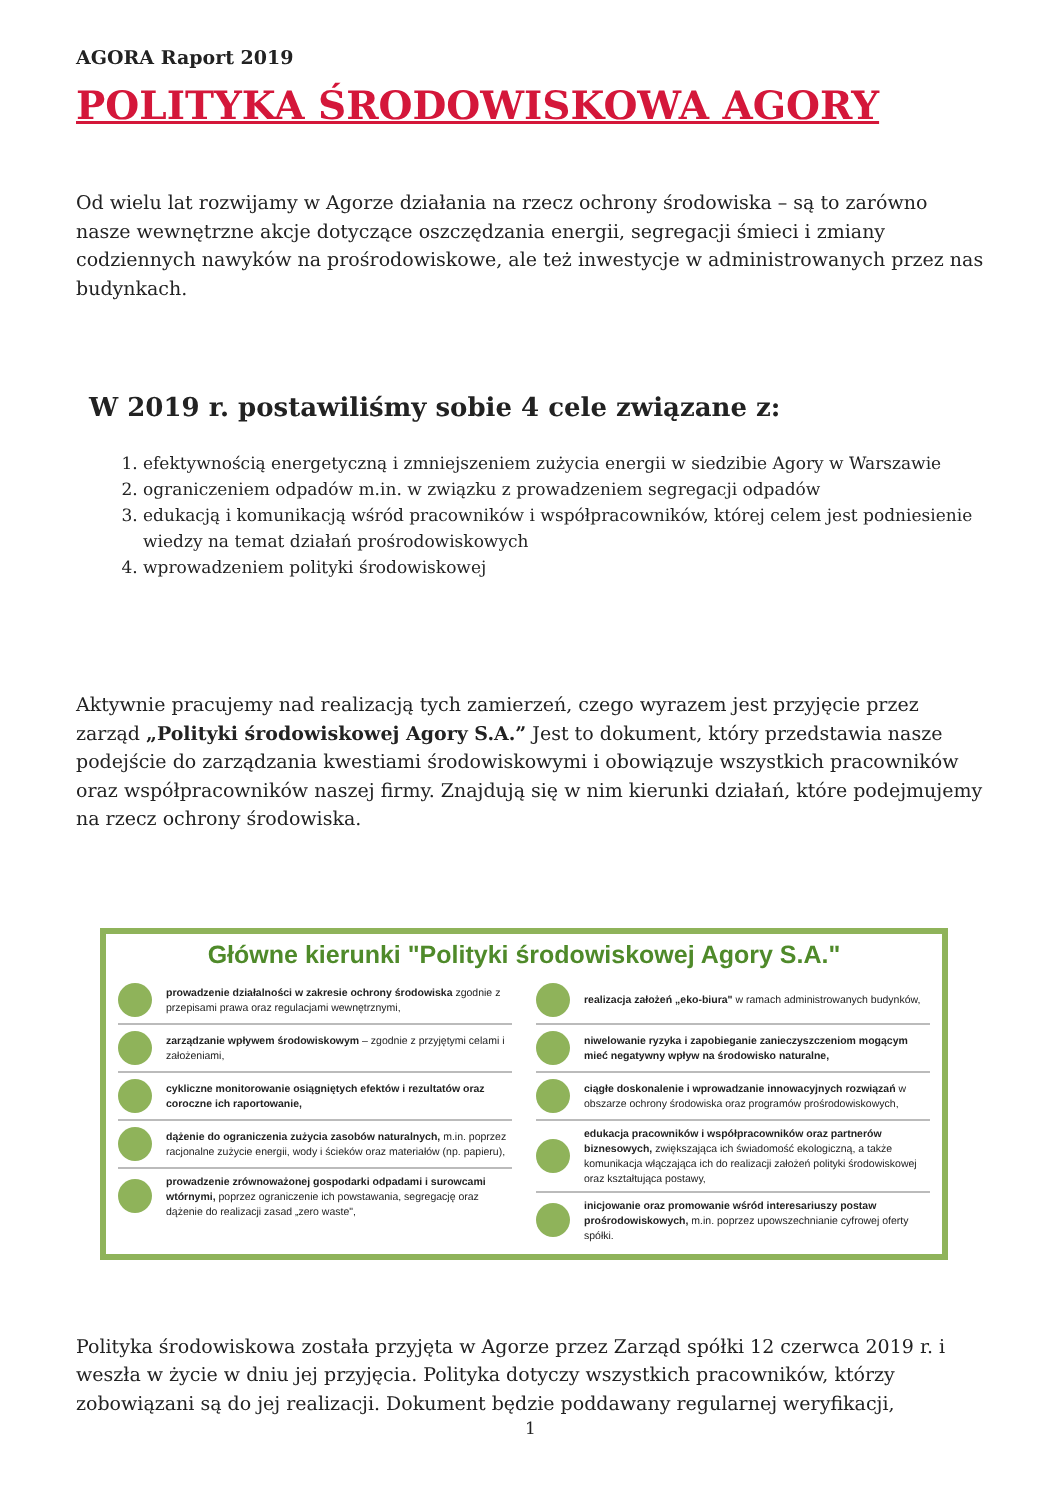AGORA Raport 2019
POLITYKA ŚRODOWISKOWA AGORY
Od wielu lat rozwijamy w Agorze działania na rzecz ochrony środowiska – są to zarówno nasze wewnętrzne akcje dotyczące oszczędzania energii, segregacji śmieci i zmiany codziennych nawyków na prośrodowiskowe, ale też inwestycje w administrowanych przez nas budynkach.
W 2019 r. postawiliśmy sobie 4 cele związane z:
1. efektywnością energetyczną i zmniejszeniem zużycia energii w siedzibie Agory w Warszawie
2. ograniczeniem odpadów m.in. w związku z prowadzeniem segregacji odpadów
3. edukacją i komunikacją wśród pracowników i współpracowników, której celem jest podniesienie wiedzy na temat działań prośrodowiskowych
4. wprowadzeniem polityki środowiskowej
Aktywnie pracujemy nad realizacją tych zamierzeń, czego wyrazem jest przyjęcie przez zarząd „Polityki środowiskowej Agory S.A.” Jest to dokument, który przedstawia nasze podejście do zarządzania kwestiami środowiskowymi i obowiązuje wszystkich pracowników oraz współpracowników naszej firmy. Znajdują się w nim kierunki działań, które podejmujemy na rzecz ochrony środowiska.
Główne kierunki "Polityki środowiskowej Agory S.A."
prowadzenie działalności w zakresie ochrony środowiska zgodnie z przepisami prawa oraz regulacjami wewnętrznymi,
zarządzanie wpływem środowiskowym – zgodnie z przyjętymi celami i założeniami,
cykliczne monitorowanie osiągniętych efektów i rezultatów oraz coroczne ich raportowanie,
dążenie do ograniczenia zużycia zasobów naturalnych, m.in. poprzez racjonalne zużycie energii, wody i ścieków oraz materiałów (np. papieru),
prowadzenie zrównoważonej gospodarki odpadami i surowcami wtórnymi, poprzez ograniczenie ich powstawania, segregację oraz dążenie do realizacji zasad „zero waste",
realizacja założeń „eko-biura" w ramach administrowanych budynków,
niwelowanie ryzyka i zapobieganie zanieczyszczeniom mogącym mieć negatywny wpływ na środowisko naturalne,
ciągłe doskonalenie i wprowadzanie innowacyjnych rozwiązań w obszarze ochrony środowiska oraz programów prośrodowiskowych,
edukacja pracowników i współpracowników oraz partnerów biznesowych, zwiększająca ich świadomość ekologiczną, a także komunikacja włączająca ich do realizacji założeń polityki środowiskowej oraz kształtująca postawy,
inicjowanie oraz promowanie wśród interesariuszy postaw prośrodowiskowych, m.in. poprzez upowszechnianie cyfrowej oferty spółki.
Polityka środowiskowa została przyjęta w Agorze przez Zarząd spółki 12 czerwca 2019 r. i weszła w życie w dniu jej przyjęcia. Polityka dotyczy wszystkich pracowników, którzy zobowiązani są do jej realizacji. Dokument będzie poddawany regularnej weryfikacji,
1